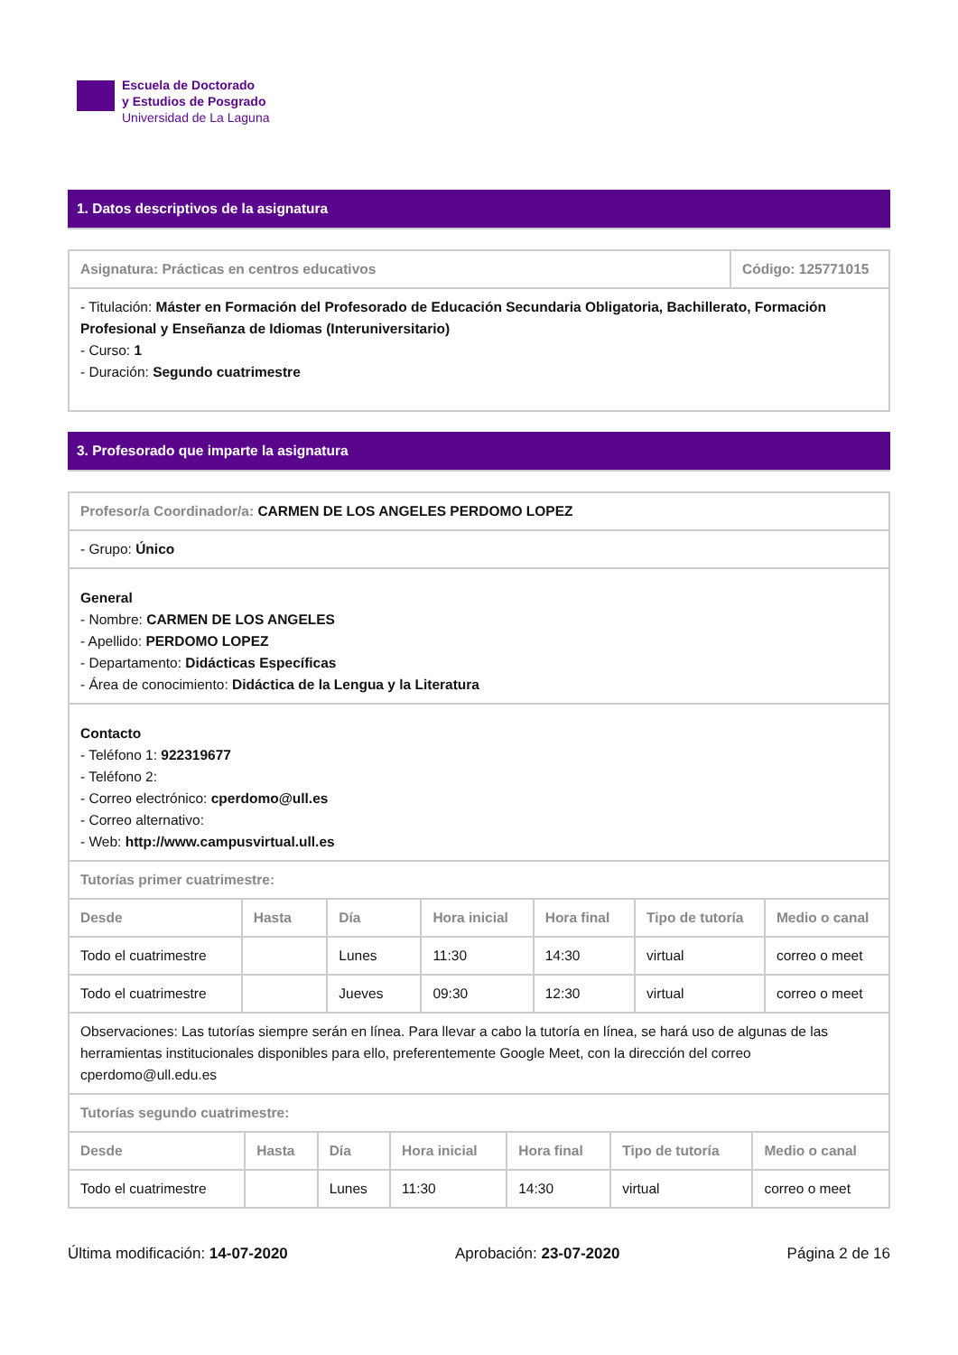Escuela de Doctorado
y Estudios de Posgrado
Universidad de La Laguna
1. Datos descriptivos de la asignatura
| Asignatura: Prácticas en centros educativos | Código: 125771015 |
| - Titulación: Máster en Formación del Profesorado de Educación Secundaria Obligatoria, Bachillerato, Formación Profesional y Enseñanza de Idiomas (Interuniversitario) - Curso: 1 - Duración: Segundo cuatrimestre | |
3. Profesorado que imparte la asignatura
| Profesor/a Coordinador/a: CARMEN DE LOS ANGELES PERDOMO LOPEZ |
| - Grupo: Único |
| General - Nombre: CARMEN DE LOS ANGELES - Apellido: PERDOMO LOPEZ - Departamento: Didácticas Específicas - Área de conocimiento: Didáctica de la Lengua y la Literatura |
| Contacto - Teléfono 1: 922319677 - Teléfono 2: - Correo electrónico: cperdomo@ull.es - Correo alternativo: - Web: http://www.campusvirtual.ull.es |
| Tutorías primer cuatrimestre: |
| Desde | Hasta | Día | Hora inicial | Hora final | Tipo de tutoría | Medio o canal |
| --- | --- | --- | --- | --- | --- | --- |
| Todo el cuatrimestre | | Lunes | 11:30 | 14:30 | virtual | correo o meet |
| Todo el cuatrimestre | | Jueves | 09:30 | 12:30 | virtual | correo o meet |
| Observaciones: Las tutorías siempre serán en línea. Para llevar a cabo la tutoría en línea, se hará uso de algunas de las herramientas institucionales disponibles para ello, preferentemente Google Meet, con la dirección del correo cperdomo@ull.edu.es | | | | | | |
| Tutorías segundo cuatrimestre: | | | | | | |
| Desde | Hasta | Día | Hora inicial | Hora final | Tipo de tutoría | Medio o canal |
| --- | --- | --- | --- | --- | --- | --- |
| Todo el cuatrimestre | | Lunes | 11:30 | 14:30 | virtual | correo o meet |
Última modificación: 14-07-2020 Aprobación: 23-07-2020 Página 2 de 16